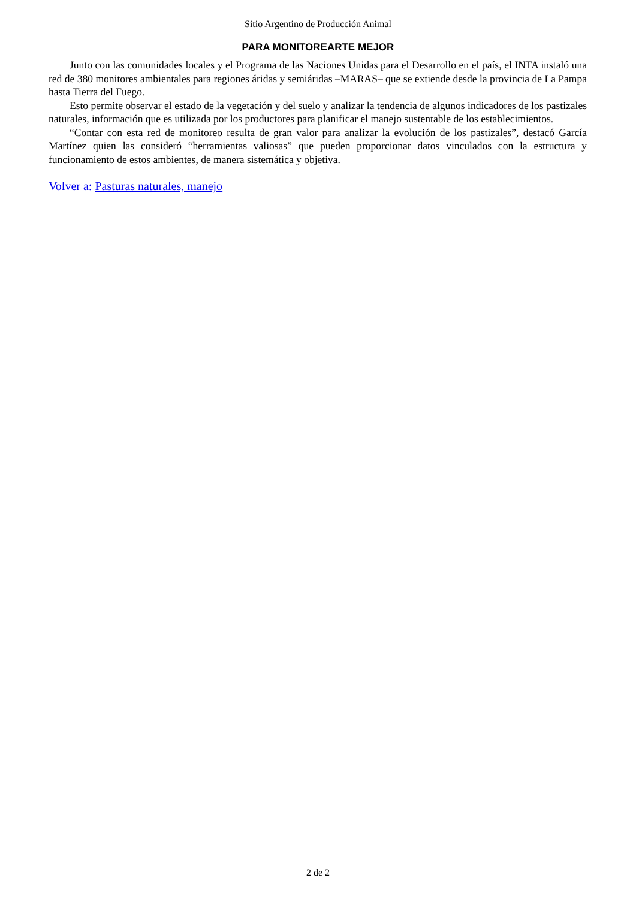Sitio Argentino de Producción Animal
PARA MONITOREARTE MEJOR
Junto con las comunidades locales y el Programa de las Naciones Unidas para el Desarrollo en el país, el INTA instaló una red de 380 monitores ambientales para regiones áridas y semiáridas –MARAS– que se extiende desde la provincia de La Pampa hasta Tierra del Fuego.
Esto permite observar el estado de la vegetación y del suelo y analizar la tendencia de algunos indicadores de los pastizales naturales, información que es utilizada por los productores para planificar el manejo sustentable de los establecimientos.
“Contar con esta red de monitoreo resulta de gran valor para analizar la evolución de los pastizales”, destacó García Martínez quien las consideró “herramientas valiosas” que pueden proporcionar datos vinculados con la estructura y funcionamiento de estos ambientes, de manera sistemática y objetiva.
Volver a: Pasturas naturales, manejo
2 de 2